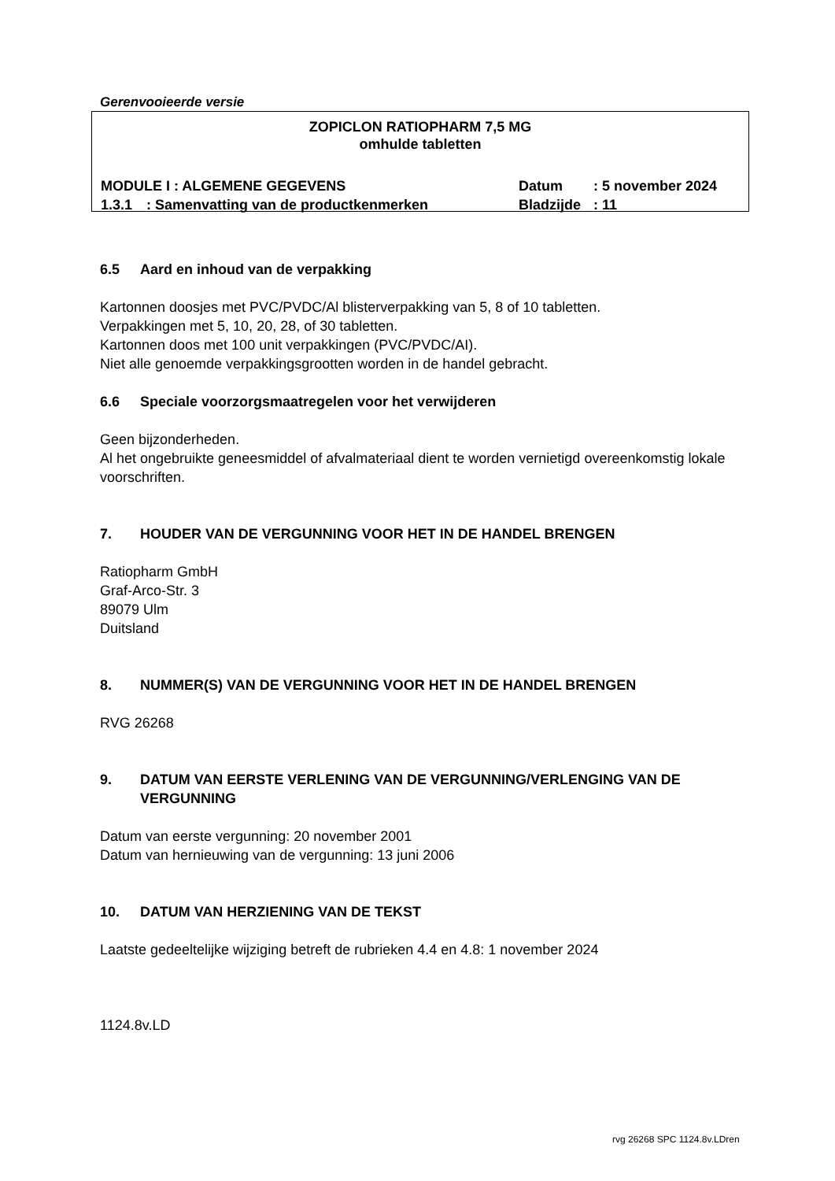Gerenvooieerde versie
ZOPICLON RATIOPHARM 7,5 MG
omhulde tabletten
MODULE I : ALGEMENE GEGEVENS Datum: 5 november 2024
1.3.1: Samenvatting van de productkenmerken Bladzijde: 11
6.5 Aard en inhoud van de verpakking
Kartonnen doosjes met PVC/PVDC/Al blisterverpakking van 5, 8 of 10 tabletten.
Verpakkingen met 5, 10, 20, 28, of 30 tabletten.
Kartonnen doos met 100 unit verpakkingen (PVC/PVDC/AI).
Niet alle genoemde verpakkingsgrootten worden in de handel gebracht.
6.6 Speciale voorzorgsmaatregelen voor het verwijderen
Geen bijzonderheden.
Al het ongebruikte geneesmiddel of afvalmateriaal dient te worden vernietigd overeenkomstig lokale voorschriften.
7. HOUDER VAN DE VERGUNNING VOOR HET IN DE HANDEL BRENGEN
Ratiopharm GmbH
Graf-Arco-Str. 3
89079 Ulm
Duitsland
8. NUMMER(S) VAN DE VERGUNNING VOOR HET IN DE HANDEL BRENGEN
RVG 26268
9. DATUM VAN EERSTE VERLENING VAN DE VERGUNNING/VERLENGING VAN DE VERGUNNING
Datum van eerste vergunning: 20 november 2001
Datum van hernieuwing van de vergunning: 13 juni 2006
10. DATUM VAN HERZIENING VAN DE TEKST
Laatste gedeeltelijke wijziging betreft de rubrieken 4.4 en 4.8: 1 november 2024
1124.8v.LD
rvg 26268 SPC 1124.8v.LDren